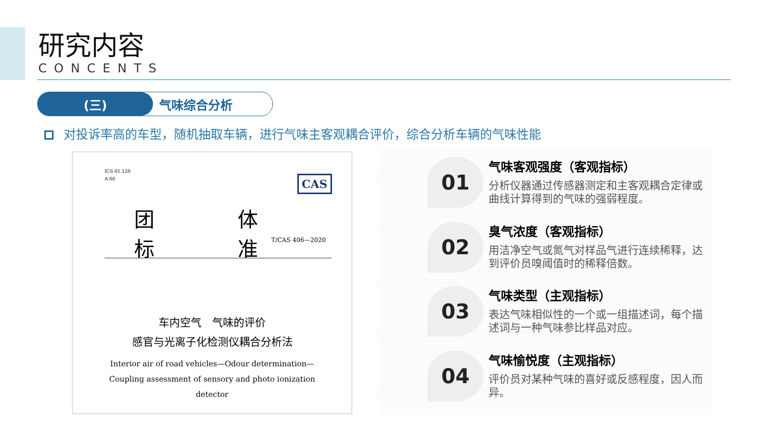研究内容
CONCENTS
(三) 气味综合分析
对投诉率高的车型，随机抽取车辆，进行气味主客观耦合评价，综合分析车辆的气味性能
ICS 01.120
A 00
CAS
团 体 标 准
T/CAS 406—2020
车内空气　气味的评价
感官与光离子化检测仪耦合分析法
Interior air of road vehicles—Odour determination—
Coupling assessment of sensory and photo ionization
detector
01
气味客观强度（客观指标）
分析仪器通过传感器测定和主客观耦合定律或曲线计算得到的气味的强弱程度。
02
臭气浓度（客观指标）
用洁净空气或氮气对样品气进行连续稀释，达到评价员嗅阈值时的稀释倍数。
03
气味类型（主观指标）
表达气味相似性的一个或一组描述词，每个描述词与一种气味参比样品对应。
04
气味愉悦度（主观指标）
评价员对某种气味的喜好或反感程度，因人而异。